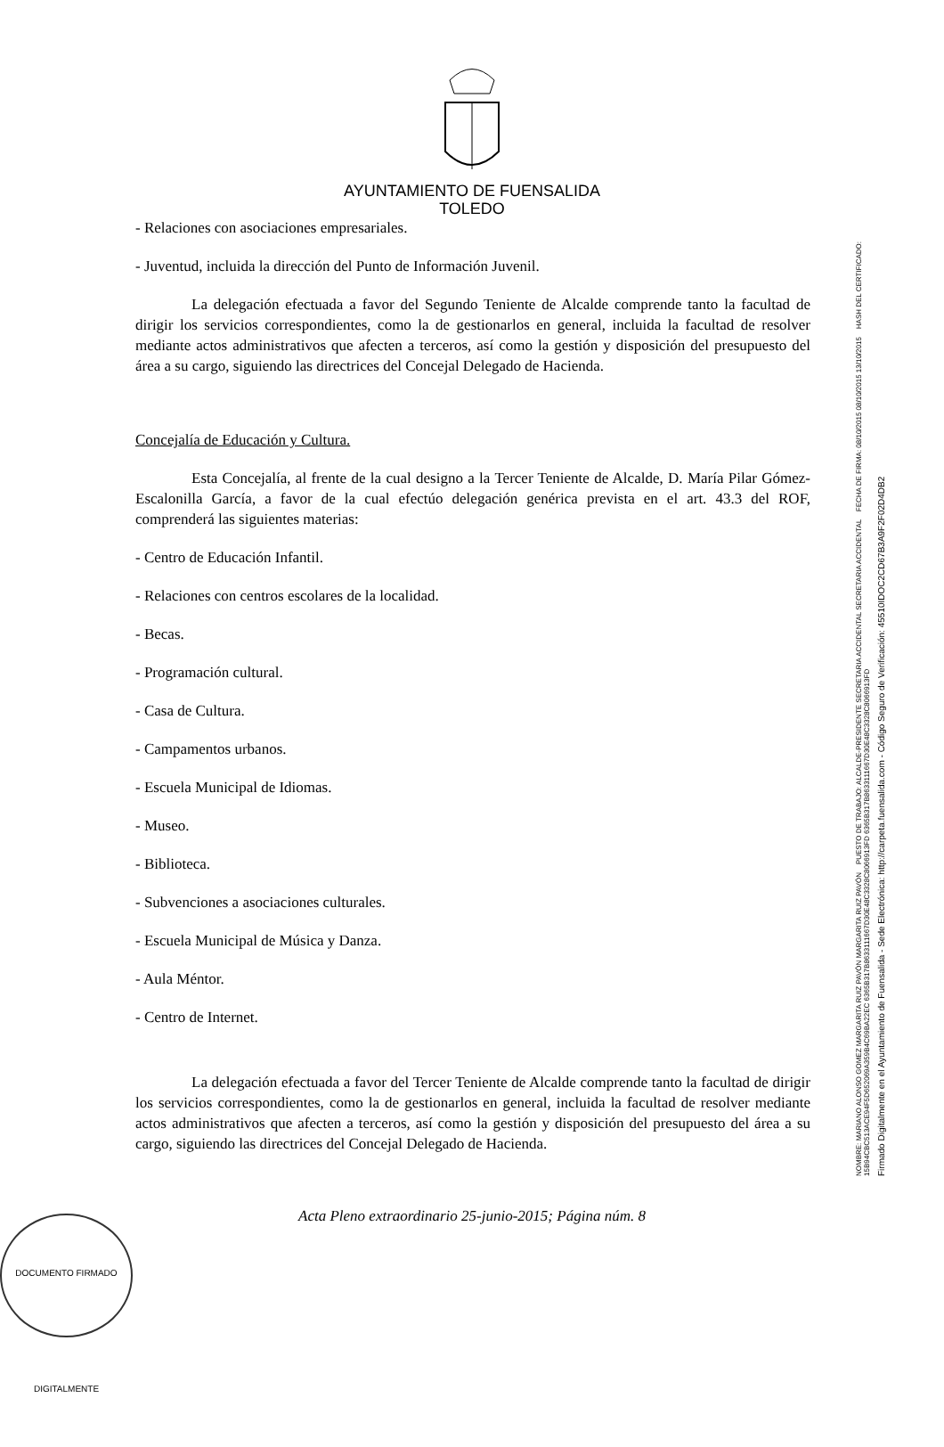AYUNTAMIENTO DE FUENSALIDA
TOLEDO
- Relaciones con asociaciones empresariales.
- Juventud, incluida la dirección del Punto de Información Juvenil.
La delegación efectuada a favor del Segundo Teniente de Alcalde comprende tanto la facultad de dirigir los servicios correspondientes, como la de gestionarlos en general, incluida la facultad de resolver mediante actos administrativos que afecten a terceros, así como la gestión y disposición del presupuesto del área a su cargo, siguiendo las directrices del Concejal Delegado de Hacienda.
Concejalía de Educación y Cultura.
Esta Concejalía, al frente de la cual designo a la Tercer Teniente de Alcalde, D. María Pilar Gómez-Escalonilla García, a favor de la cual efectúo delegación genérica prevista en el art. 43.3 del ROF, comprenderá las siguientes materias:
- Centro de Educación Infantil.
- Relaciones con centros escolares de la localidad.
- Becas.
- Programación cultural.
- Casa de Cultura.
- Campamentos urbanos.
- Escuela Municipal de Idiomas.
- Museo.
- Biblioteca.
- Subvenciones a asociaciones culturales.
- Escuela Municipal de Música y Danza.
- Aula Méntor.
- Centro de Internet.
La delegación efectuada a favor del Tercer Teniente de Alcalde comprende tanto la facultad de dirigir los servicios correspondientes, como la de gestionarlos en general, incluida la facultad de resolver mediante actos administrativos que afecten a terceros, así como la gestión y disposición del presupuesto del área a su cargo, siguiendo las directrices del Concejal Delegado de Hacienda.
Acta Pleno extraordinario 25-junio-2015; Página núm. 8
DOCUMENTO FIRMADO DIGITALMENTE
NOMBRE: MARIANO ALONSO GOMEZ MARGARITA RUIZ PAVÓN MARGARITA RUIZ PAVÓN PUESTO DE TRABAJO: ALCALDE-PRESIDENTE SECRETARIA ACCIDENTAL SECRETARIA ACCIDENTAL FECHA DE FIRMA: 08/10/2015 08/10/2015 13/10/2015 HASH DEL CERTIFICADO: 15B94CBC513ACE94F5D652069A359B4C69BA22EC 6365B317B8633111667D30E48C3328C8066913FD 6365B317B8633111667D30E48C3328C8066913FD
Firmado Digitalmente en el Ayuntamiento de Fuensalida - Sede Electrónica: http://carpeta.fuensalida.com - Código Seguro de Verificación: 45510IDOC2CD67B3A9F2F02D4DB2